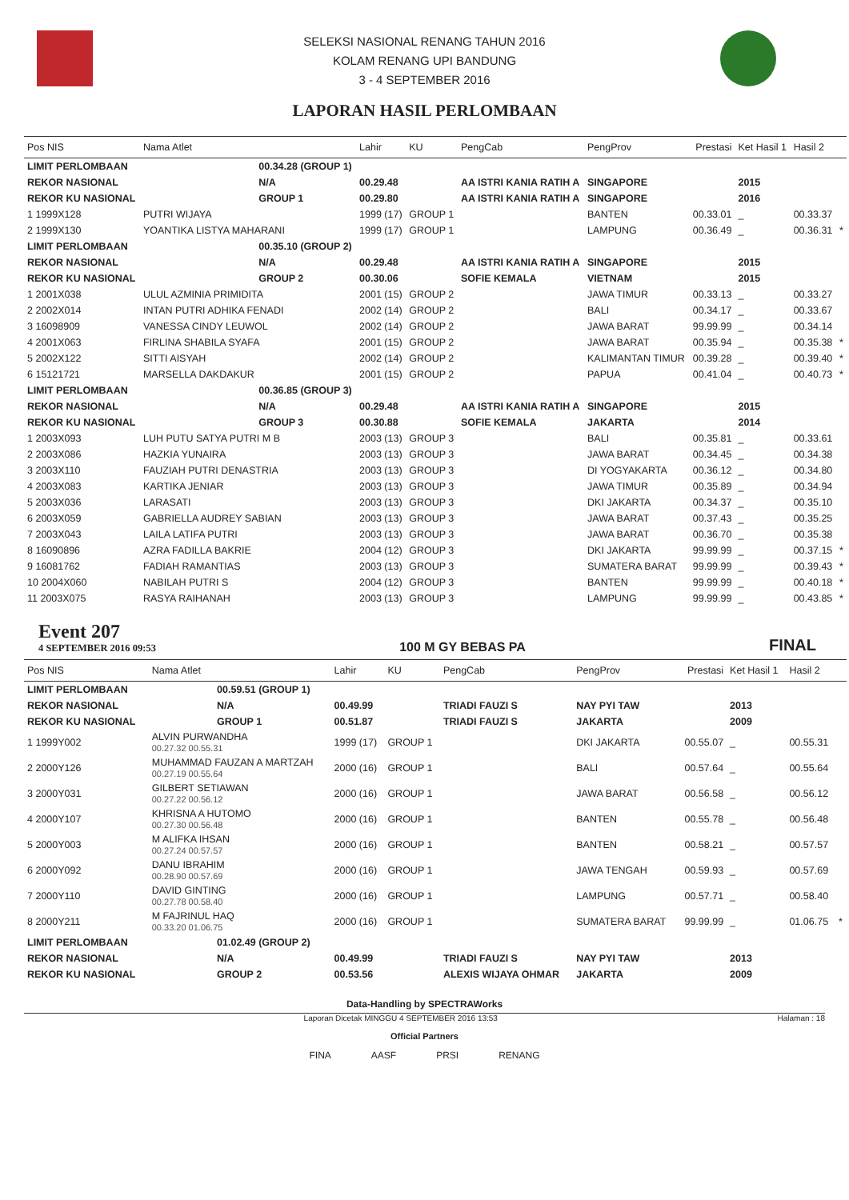SELEKSI NASIONAL RENANG TAHUN 2016
KOLAM RENANG UPI BANDUNG
3 - 4 SEPTEMBER 2016
LAPORAN HASIL PERLOMBAAN
| Pos NIS | Nama Atlet | | Lahir | KU | PengCab | PengProv | Prestasi | Ket Hasil 1 | Hasil 2 | |
| --- | --- | --- | --- | --- | --- | --- | --- | --- | --- | --- |
| LIMIT PERLOMBAAN | | 00.34.28 (GROUP 1) | | | | | | | | |
| REKOR NASIONAL | | N/A | 00.29.48 | | AA ISTRI KANIA RATIH A | SINGAPORE | | 2015 | | |
| REKOR KU NASIONAL | | GROUP 1 | 00.29.80 | | AA ISTRI KANIA RATIH A | SINGAPORE | | 2016 | | |
| 1 1999X128 | PUTRI WIJAYA | | 1999 (17) | GROUP 1 | | BANTEN | 00.33.01 | _ | 00.33.37 | |
| 2 1999X130 | YOANTIKA LISTYA MAHARANI | | 1999 (17) | GROUP 1 | | LAMPUNG | 00.36.49 | _ | 00.36.31 | * |
| LIMIT PERLOMBAAN | | 00.35.10 (GROUP 2) | | | | | | | | |
| REKOR NASIONAL | | N/A | 00.29.48 | | AA ISTRI KANIA RATIH A | SINGAPORE | | 2015 | | |
| REKOR KU NASIONAL | | GROUP 2 | 00.30.06 | | SOFIE KEMALA | VIETNAM | | 2015 | | |
| 1 2001X038 | ULUL AZMINIA PRIMIDITA | | 2001 (15) | GROUP 2 | | JAWA TIMUR | 00.33.13 | _ | 00.33.27 | |
| 2 2002X014 | INTAN PUTRI ADHIKA FENADI | | 2002 (14) | GROUP 2 | | BALI | 00.34.17 | _ | 00.33.67 | |
| 3 16098909 | VANESSA CINDY LEUWOL | | 2002 (14) | GROUP 2 | | JAWA BARAT | 99.99.99 | _ | 00.34.14 | |
| 4 2001X063 | FIRLINA SHABILA SYAFA | | 2001 (15) | GROUP 2 | | JAWA BARAT | 00.35.94 | _ | 00.35.38 | * |
| 5 2002X122 | SITTI AISYAH | | 2002 (14) | GROUP 2 | | KALIMANTAN TIMUR | 00.39.28 | _ | 00.39.40 | * |
| 6 15121721 | MARSELLA DAKDAKUR | | 2001 (15) | GROUP 2 | | PAPUA | 00.41.04 | _ | 00.40.73 | * |
| LIMIT PERLOMBAAN | | 00.36.85 (GROUP 3) | | | | | | | | |
| REKOR NASIONAL | | N/A | 00.29.48 | | AA ISTRI KANIA RATIH A | SINGAPORE | | 2015 | | |
| REKOR KU NASIONAL | | GROUP 3 | 00.30.88 | | SOFIE KEMALA | JAKARTA | | 2014 | | |
| 1 2003X093 | LUH PUTU SATYA PUTRI M B | | 2003 (13) | GROUP 3 | | BALI | 00.35.81 | _ | 00.33.61 | |
| 2 2003X086 | HAZKIA YUNAIRA | | 2003 (13) | GROUP 3 | | JAWA BARAT | 00.34.45 | _ | 00.34.38 | |
| 3 2003X110 | FAUZIAH PUTRI DENASTRIA | | 2003 (13) | GROUP 3 | | DI YOGYAKARTA | 00.36.12 | _ | 00.34.80 | |
| 4 2003X083 | KARTIKA JENIAR | | 2003 (13) | GROUP 3 | | JAWA TIMUR | 00.35.89 | _ | 00.34.94 | |
| 5 2003X036 | LARASATI | | 2003 (13) | GROUP 3 | | DKI JAKARTA | 00.34.37 | _ | 00.35.10 | |
| 6 2003X059 | GABRIELLA AUDREY SABIAN | | 2003 (13) | GROUP 3 | | JAWA BARAT | 00.37.43 | _ | 00.35.25 | |
| 7 2003X043 | LAILA LATIFA PUTRI | | 2003 (13) | GROUP 3 | | JAWA BARAT | 00.36.70 | _ | 00.35.38 | |
| 8 16090896 | AZRA FADILLA BAKRIE | | 2004 (12) | GROUP 3 | | DKI JAKARTA | 99.99.99 | _ | 00.37.15 | * |
| 9 16081762 | FADIAH RAMANTIAS | | 2003 (13) | GROUP 3 | | SUMATERA BARAT | 99.99.99 | _ | 00.39.43 | * |
| 10 2004X060 | NABILAH PUTRI S | | 2004 (12) | GROUP 3 | | BANTEN | 99.99.99 | _ | 00.40.18 | * |
| 11 2003X075 | RASYA RAIHANAH | | 2003 (13) | GROUP 3 | | LAMPUNG | 99.99.99 | _ | 00.43.85 | * |
Event 207
4 SEPTEMBER 2016 09:53
100 M GY BEBAS PA FINAL
| Pos NIS | Nama Atlet | | Lahir | KU | PengCab | PengProv | Prestasi | Ket Hasil 1 | Hasil 2 | |
| --- | --- | --- | --- | --- | --- | --- | --- | --- | --- | --- |
| LIMIT PERLOMBAAN | | 00.59.51 (GROUP 1) | | | | | | | | |
| REKOR NASIONAL | | N/A | 00.49.99 | | TRIADI FAUZI S | NAY PYI TAW | | 2013 | | |
| REKOR KU NASIONAL | | GROUP 1 | 00.51.87 | | TRIADI FAUZI S | JAKARTA | | 2009 | | |
| 1 1999Y002 | ALVIN PURWANDHA 00.27.32 00.55.31 | | 1999 (17) | GROUP 1 | | DKI JAKARTA | 00.55.07 | _ | 00.55.31 | |
| 2 2000Y126 | MUHAMMAD FAUZAN A MARTZAH 00.27.19 00.55.64 | | 2000 (16) | GROUP 1 | | BALI | 00.57.64 | _ | 00.55.64 | |
| 3 2000Y031 | GILBERT SETIAWAN 00.27.22 00.56.12 | | 2000 (16) | GROUP 1 | | JAWA BARAT | 00.56.58 | _ | 00.56.12 | |
| 4 2000Y107 | KHRISNA A HUTOMO 00.27.30 00.56.48 | | 2000 (16) | GROUP 1 | | BANTEN | 00.55.78 | _ | 00.56.48 | |
| 5 2000Y003 | M ALIFKA IHSAN 00.27.24 00.57.57 | | 2000 (16) | GROUP 1 | | BANTEN | 00.58.21 | _ | 00.57.57 | |
| 6 2000Y092 | DANU IBRAHIM 00.28.90 00.57.69 | | 2000 (16) | GROUP 1 | | JAWA TENGAH | 00.59.93 | _ | 00.57.69 | |
| 7 2000Y110 | DAVID GINTING 00.27.78 00.58.40 | | 2000 (16) | GROUP 1 | | LAMPUNG | 00.57.71 | _ | 00.58.40 | |
| 8 2000Y211 | M FAJRINUL HAQ 00.33.20 01.06.75 | | 2000 (16) | GROUP 1 | | SUMATERA BARAT | 99.99.99 | _ | 01.06.75 | * |
| LIMIT PERLOMBAAN | | 01.02.49 (GROUP 2) | | | | | | | | |
| REKOR NASIONAL | | N/A | 00.49.99 | | TRIADI FAUZI S | NAY PYI TAW | | 2013 | | |
| REKOR KU NASIONAL | | GROUP 2 | 00.53.56 | | ALEXIS WIJAYA OHMAR | JAKARTA | | 2009 | | |
Data-Handling by SPECTRAWorks
Laporan Dicetak MINGGU 4 SEPTEMBER 2016 13:53 Halaman : 18
Official Partners
FINA AASF PRSI RENANG